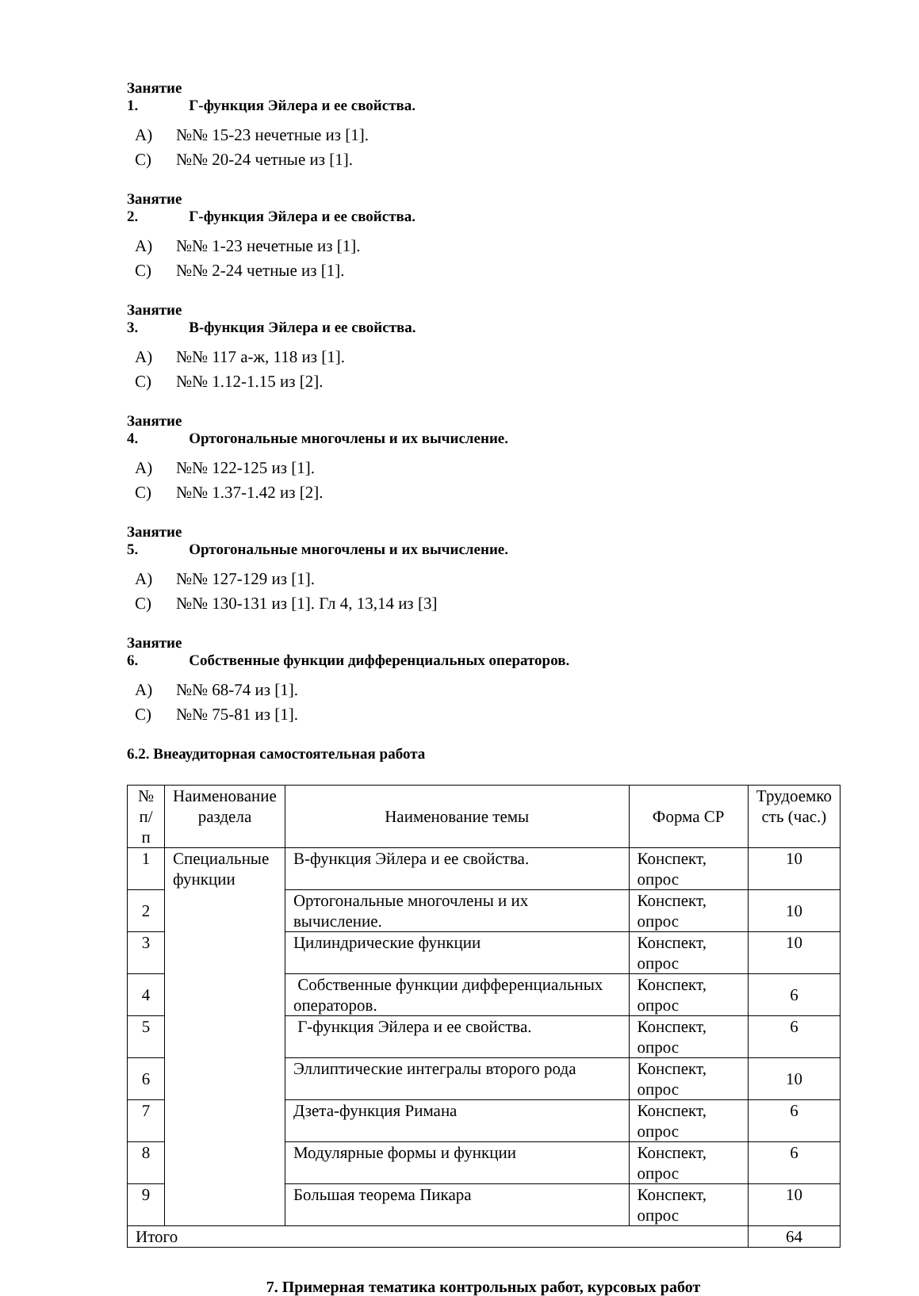Занятие 1. Г-функция Эйлера и ее свойства.
A) №№ 15-23 нечетные из [1].
C) №№ 20-24 четные из [1].
Занятие 2. Г-функция Эйлера и ее свойства.
A) №№ 1-23 нечетные из [1].
C) №№ 2-24 четные из [1].
Занятие 3. В-функция Эйлера и ее свойства.
A) №№ 117 а-ж, 118 из [1].
C) №№ 1.12-1.15 из [2].
Занятие 4. Ортогональные многочлены и их вычисление.
A) №№ 122-125 из [1].
C) №№ 1.37-1.42 из [2].
Занятие 5. Ортогональные многочлены и их вычисление.
A) №№ 127-129 из [1].
C) №№ 130-131 из [1]. Гл 4, 13,14 из [3]
Занятие 6. Собственные функции дифференциальных операторов.
A) №№ 68-74 из [1].
C) №№ 75-81 из [1].
6.2. Внеаудиторная самостоятельная работа
| № п/п | Наименование раздела | Наименование темы | Форма СР | Трудоемко сть (час.) |
| --- | --- | --- | --- | --- |
| 1 | Специальные функции | В-функция Эйлера и ее свойства. | Конспект, опрос | 10 |
| 2 | | Ортогональные многочлены и их вычисление. | Конспект, опрос | 10 |
| 3 | | Цилиндрические функции | Конспект, опрос | 10 |
| 4 | | Собственные функции дифференциальных операторов. | Конспект, опрос | 6 |
| 5 | | Г-функция Эйлера и ее свойства. | Конспект, опрос | 6 |
| 6 | | Эллиптические интегралы второго рода | Конспект, опрос | 10 |
| 7 | | Дзета-функция Римана | Конспект, опрос | 6 |
| 8 | | Модулярные формы и функции | Конспект, опрос | 6 |
| 9 | | Большая теорема Пикара | Конспект, опрос | 10 |
| Итого | | | | 64 |
7. Примерная тематика контрольных работ, курсовых работ